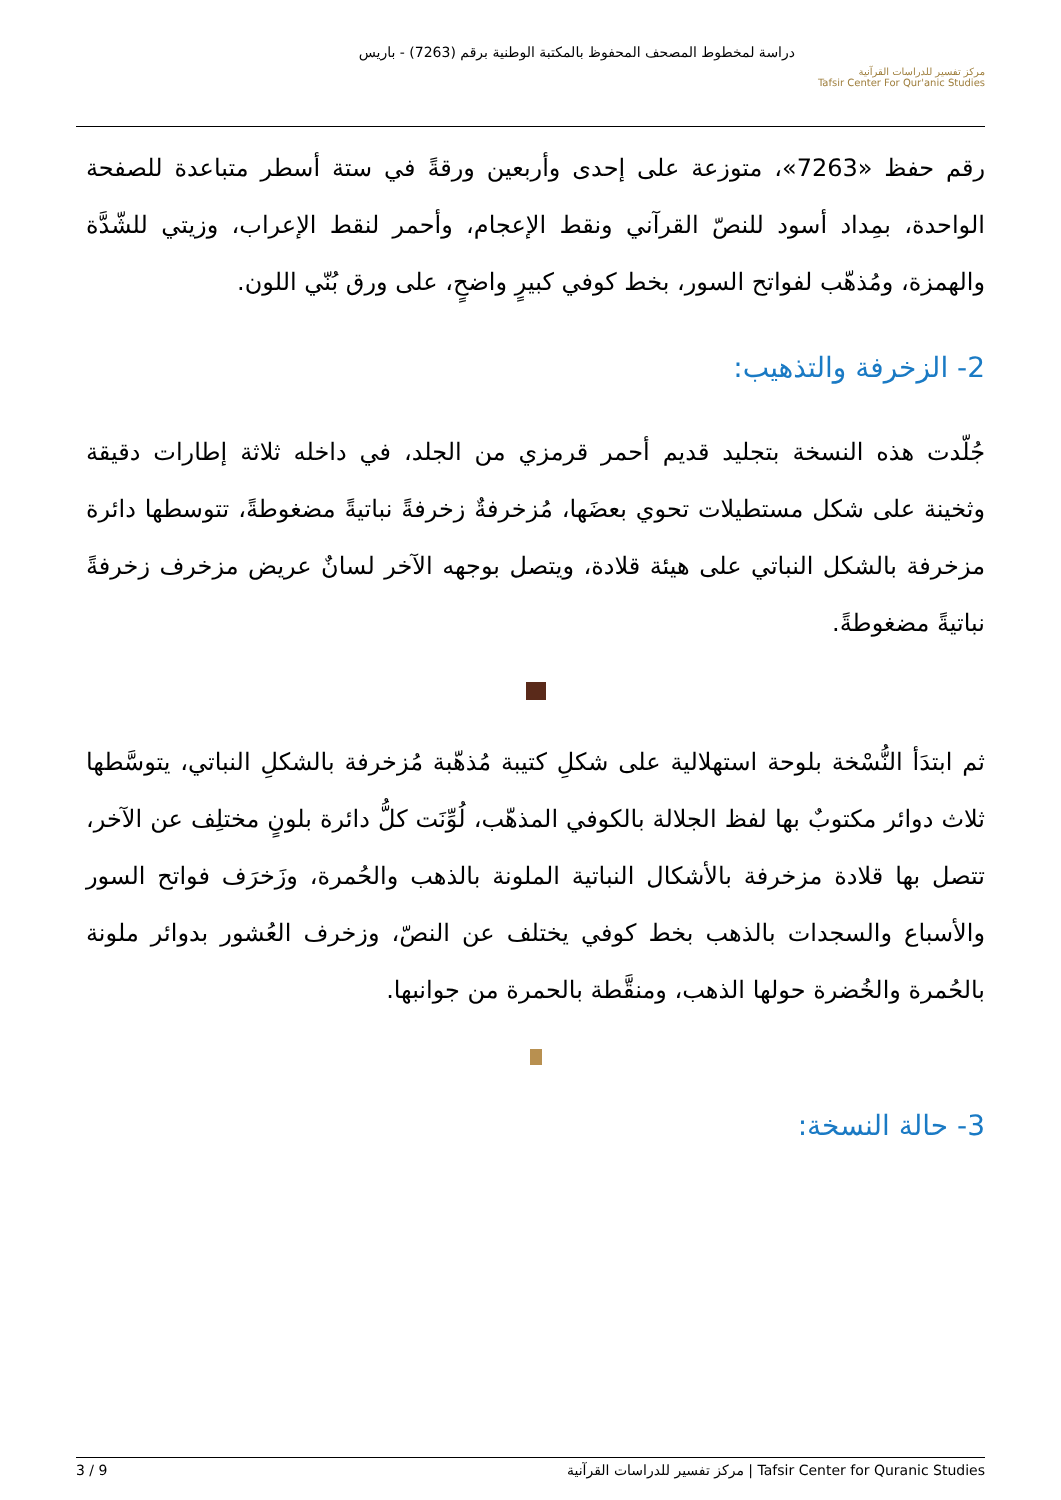دراسة لمخطوط المصحف المحفوظ بالمكتبة الوطنية برقم (7263) - باريس
مركز تفسير للدراسات القرآنية
Tafsir Center For Qur'anic Studies
رقم حفظ «7263»، متوزعة على إحدى وأربعين ورقةً في ستة أسطر متباعدة للصفحة الواحدة، بمِداد أسود للنصّ القرآني ونقط الإعجام، وأحمر لنقط الإعراب، وزيتي للشّدَّة والهمزة، ومُذهّب لفواتح السور، بخط كوفي كبيرٍ واضحٍ، على ورق بُنّي اللون.
2- الزخرفة والتذهيب:
جُلّدت هذه النسخة بتجليد قديم أحمر قرمزي من الجلد، في داخله ثلاثة إطارات دقيقة وثخينة على شكل مستطيلات تحوي بعضَها، مُزخرفةٌ زخرفةً نباتيةً مضغوطةً، تتوسطها دائرة مزخرفة بالشكل النباتي على هيئة قلادة، ويتصل بوجهه الآخر لسانٌ عريض مزخرف زخرفةً نباتيةً مضغوطةً.
ثم ابتدَأ النُّسْخة بلوحة استهلالية على شكلِ كتيبة مُذهّبة مُزخرفة بالشكلِ النباتي، يتوسَّطها ثلاث دوائر مكتوبٌ بها لفظ الجلالة بالكوفي المذهّب، لُوِّنَت كلُّ دائرة بلونٍ مختلِف عن الآخر، تتصل بها قلادة مزخرفة بالأشكال النباتية الملونة بالذهب والحُمرة، وزَخرَف فواتح السور والأسباع والسجدات بالذهب بخط كوفي يختلف عن النصّ، وزخرف العُشور بدوائر ملونة بالحُمرة والخُضرة حولها الذهب، ومنقَّطة بالحمرة من جوانبها.
3- حالة النسخة:
3 / 9 مركز تفسير للدراسات القرآنية | Tafsir Center for Quranic Studies